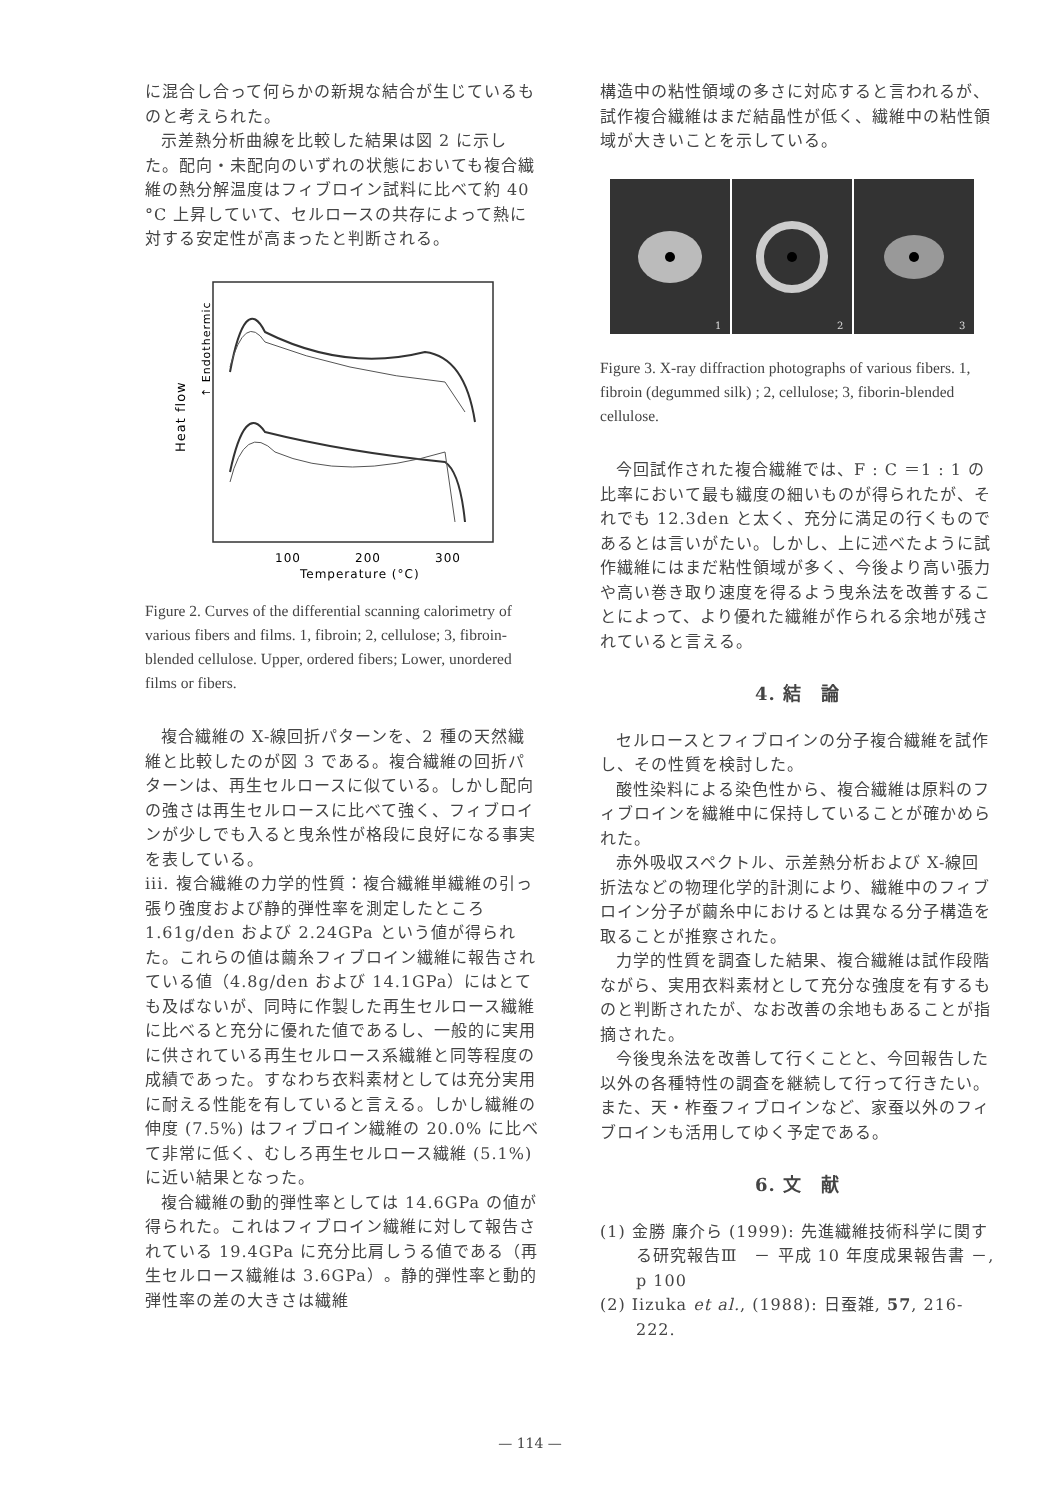に混合し合って何らかの新規な結合が生じているものと考えられた。
示差熱分析曲線を比較した結果は図 2 に示した。配向・未配向のいずれの状態においても複合繊維の熱分解温度はフィブロイン試料に比べて約 40 °C 上昇していて、セルロースの共存によって熱に対する安定性が高まったと判断される。
Heat flow
↑ Endothermic
100
200
300
Temperature (°C)
Figure 2. Curves of the differential scanning calorimetry of various fibers and films. 1, fibroin; 2, cellulose; 3, fibroin-blended cellulose. Upper, ordered fibers; Lower, unordered films or fibers.
複合繊維の X-線回折パターンを、2 種の天然繊維と比較したのが図 3 である。複合繊維の回折パターンは、再生セルロースに似ている。しかし配向の強さは再生セルロースに比べて強く、フィブロインが少しでも入ると曳糸性が格段に良好になる事実を表している。
iii. 複合繊維の力学的性質：複合繊維単繊維の引っ張り強度および静的弾性率を測定したところ 1.61g/den および 2.24GPa という値が得られた。これらの値は繭糸フィブロイン繊維に報告されている値（4.8g/den および 14.1GPa）にはとても及ばないが、同時に作製した再生セルロース繊維に比べると充分に優れた値であるし、一般的に実用に供されている再生セルロース系繊維と同等程度の成績であった。すなわち衣料素材としては充分実用に耐える性能を有していると言える。しかし繊維の伸度 (7.5%) はフィブロイン繊維の 20.0% に比べて非常に低く、むしろ再生セルロース繊維 (5.1%) に近い結果となった。
複合繊維の動的弾性率としては 14.6GPa の値が得られた。これはフィブロイン繊維に対して報告されている 19.4GPa に充分比肩しうる値である（再生セルロース繊維は 3.6GPa）。静的弾性率と動的弾性率の差の大きさは繊維
構造中の粘性領域の多さに対応すると言われるが、試作複合繊維はまだ結晶性が低く、繊維中の粘性領域が大きいことを示している。
1
2
3
Figure 3. X-ray diffraction photographs of various fibers. 1, fibroin (degummed silk) ; 2, cellulose; 3, fiborin-blended cellulose.
今回試作された複合繊維では、F : C ＝1 : 1 の比率において最も繊度の細いものが得られたが、それでも 12.3den と太く、充分に満足の行くものであるとは言いがたい。しかし、上に述べたように試作繊維にはまだ粘性領域が多く、今後より高い張力や高い巻き取り速度を得るよう曳糸法を改善することによって、より優れた繊維が作られる余地が残されていると言える。
4. 結　論
セルロースとフィブロインの分子複合繊維を試作し、その性質を検討した。
酸性染料による染色性から、複合繊維は原料のフィブロインを繊維中に保持していることが確かめられた。
赤外吸収スペクトル、示差熱分析および X-線回折法などの物理化学的計測により、繊維中のフィブロイン分子が繭糸中におけるとは異なる分子構造を取ることが推察された。
力学的性質を調査した結果、複合繊維は試作段階ながら、実用衣料素材として充分な強度を有するものと判断されたが、なお改善の余地もあることが指摘された。
今後曳糸法を改善して行くことと、今回報告した以外の各種特性の調査を継続して行って行きたい。また、天・柞蚕フィブロインなど、家蚕以外のフィブロインも活用してゆく予定である。
6. 文　献
(1) 金勝 廉介ら (1999): 先進繊維技術科学に関する研究報告Ⅲ　－ 平成 10 年度成果報告書 －, p 100
(2) Iizuka et al., (1988): 日蚕雑, 57, 216-222.
— 114 —